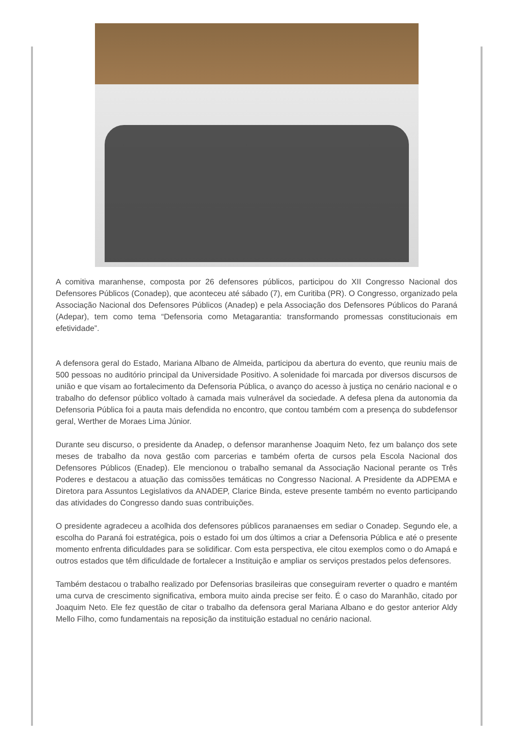A comitiva maranhense, composta por 26 defensores públicos, participou do XII Congresso Nacional dos Defensores Públicos (Conadep), que aconteceu até sábado (7), em Curitiba (PR). O Congresso, organizado pela Associação Nacional dos Defensores Públicos (Anadep) e pela Associação dos Defensores Públicos do Paraná (Adepar), tem como tema “Defensoria como Metagarantia: transformando promessas constitucionais em efetividade”.
A defensora geral do Estado, Mariana Albano de Almeida, participou da abertura do evento, que reuniu mais de 500 pessoas no auditório principal da Universidade Positivo. A solenidade foi marcada por diversos discursos de união e que visam ao fortalecimento da Defensoria Pública, o avanço do acesso à justiça no cenário nacional e o trabalho do defensor público voltado à camada mais vulnerável da sociedade. A defesa plena da autonomia da Defensoria Pública foi a pauta mais defendida no encontro, que contou também com a presença do subdefensor geral, Werther de Moraes Lima Júnior.
Durante seu discurso, o presidente da Anadep, o defensor maranhense Joaquim Neto, fez um balanço dos sete meses de trabalho da nova gestão com parcerias e também oferta de cursos pela Escola Nacional dos Defensores Públicos (Enadep). Ele mencionou o trabalho semanal da Associação Nacional perante os Três Poderes e destacou a atuação das comissões temáticas no Congresso Nacional. A Presidente da ADPEMA e Diretora para Assuntos Legislativos da ANADEP, Clarice Binda, esteve presente também no evento participando das atividades do Congresso dando suas contribuições.
O presidente agradeceu a acolhida dos defensores públicos paranaenses em sediar o Conadep. Segundo ele, a escolha do Paraná foi estratégica, pois o estado foi um dos últimos a criar a Defensoria Pública e até o presente momento enfrenta dificuldades para se solidificar. Com esta perspectiva, ele citou exemplos como o do Amapá e outros estados que têm dificuldade de fortalecer a Instituição e ampliar os serviços prestados pelos defensores.
Também destacou o trabalho realizado por Defensorias brasileiras que conseguiram reverter o quadro e mantém uma curva de crescimento significativa, embora muito ainda precise ser feito. É o caso do Maranhão, citado por Joaquim Neto. Ele fez questão de citar o trabalho da defensora geral Mariana Albano e do gestor anterior Aldy Mello Filho, como fundamentais na reposição da instituição estadual no cenário nacional.